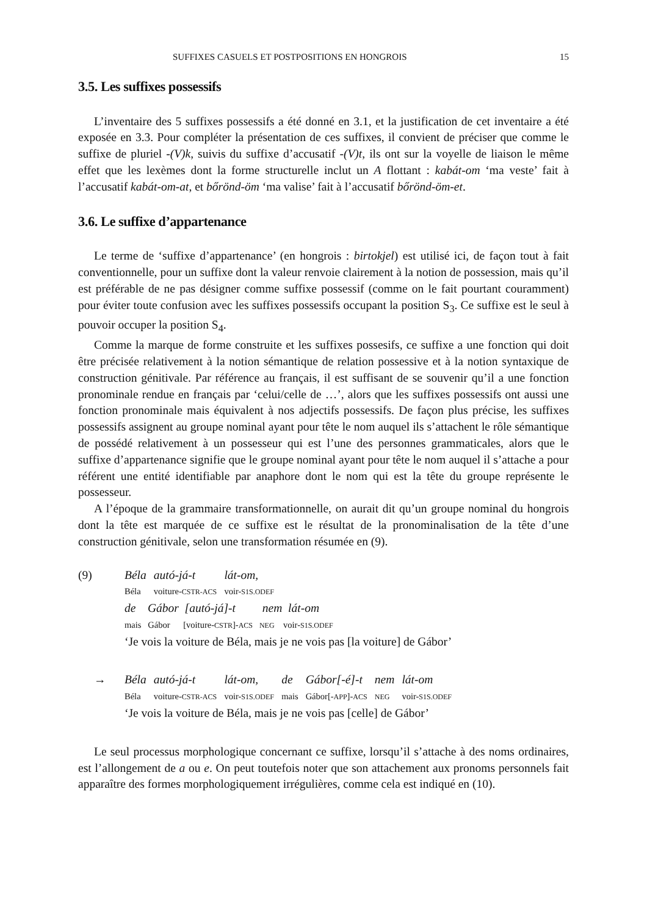SUFFIXES CASUELS ET POSTPOSITIONS EN HONGROIS 15
3.5. Les suffixes possessifs
L’inventaire des 5 suffixes possessifs a été donné en 3.1, et la justification de cet inventaire a été exposée en 3.3. Pour compléter la présentation de ces suffixes, il convient de préciser que comme le suffixe de pluriel -(V)k, suivis du suffixe d’accusatif -(V)t, ils ont sur la voyelle de liaison le même effet que les lexèmes dont la forme structurelle inclut un A flottant : kabát-om ‘ma veste’ fait à l’accusatif kabát-om-at, et bőrönd-öm ‘ma valise’ fait à l’accusatif bőrönd-öm-et.
3.6. Le suffixe d’appartenance
Le terme de ‘suffixe d’appartenance’ (en hongrois : birtokjel) est utilisé ici, de façon tout à fait conventionnelle, pour un suffixe dont la valeur renvoie clairement à la notion de possession, mais qu’il est préférable de ne pas désigner comme suffixe possessif (comme on le fait pourtant couramment) pour éviter toute confusion avec les suffixes possessifs occupant la position S<sub>3</sub>. Ce suffixe est le seul à pouvoir occuper la position S<sub>4</sub>.
Comme la marque de forme construite et les suffixes possesifs, ce suffixe a une fonction qui doit être précisée relativement à la notion sémantique de relation possessive et à la notion syntaxique de construction génitivale. Par référence au français, il est suffisant de se souvenir qu’il a une fonction pronominale rendue en français par ‘celui/celle de …’, alors que les suffixes possessifs ont aussi une fonction pronominale mais équivalent à nos adjectifs possessifs. De façon plus précise, les suffixes possessifs assignent au groupe nominal ayant pour tête le nom auquel ils s’attachent le rôle sémantique de possédé relativement à un possesseur qui est l’une des personnes grammaticales, alors que le suffixe d’appartenance signifie que le groupe nominal ayant pour tête le nom auquel il s’attache a pour référent une entité identifiable par anaphore dont le nom qui est la tête du groupe représente le possesseur.
A l’époque de la grammaire transformationnelle, on aurait dit qu’un groupe nominal du hongrois dont la tête est marquée de ce suffixe est le résultat de la pronominalisation de la tête d’une construction génitivale, selon une transformation résumée en (9).
| (9) | Béla | autó-já-t | lát-om, | | | | |
| | Béla | voiture- CSTR-ACS | voir- S1S.ODEF | | | | |
| | de Gábor [autó-já]-t nem lát-om | | | | | | |
| | mais Gábor [voiture- CSTR ]- ACS NEG voir- S1S.ODEF | | | | | | |
| | ‘Je vois la voiture de Béla, mais je ne vois pas [la voiture] de Gábor’ | | | | | | |
| → | Béla | autó-já-t | lát-om, | de | Gábor[-é]-t | nem | lát-om |
| | Béla | voiture- CSTR-ACS | voir- S1S.ODEF | mais | Gábor[- APP ]- ACS | NEG | voir- S1S.ODEF |
| | ‘Je vois la voiture de Béla, mais je ne vois pas [celle] de Gábor’ | | | | | | |
Le seul processus morphologique concernant ce suffixe, lorsqu’il s’attache à des noms ordinaires, est l’allongement de a ou e. On peut toutefois noter que son attachement aux pronoms personnels fait apparaître des formes morphologiquement irrégulières, comme cela est indiqué en (10).